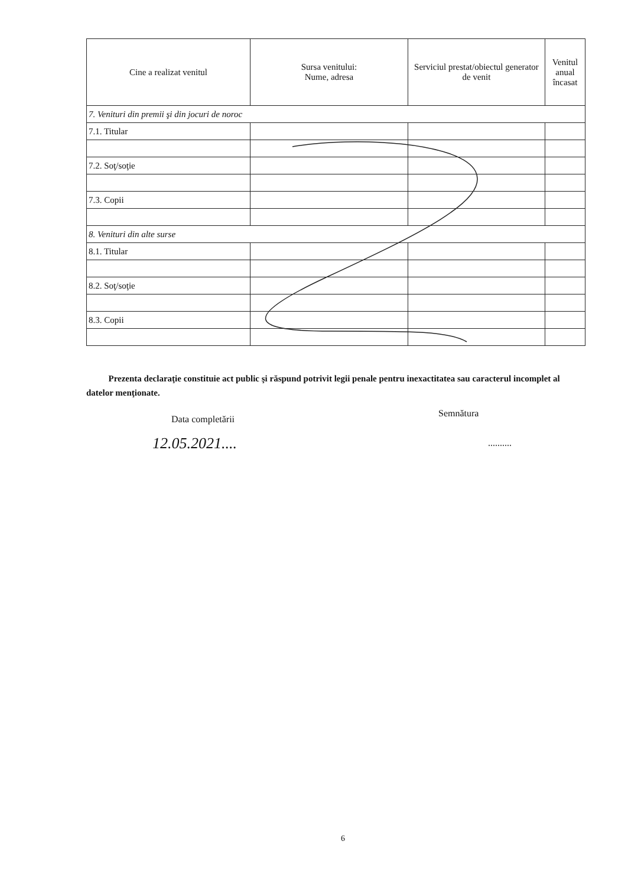| Cine a realizat venitul | Sursa venitului: Nume, adresa | Serviciul prestat/obiectul generator de venit | Venitul anual încasat |
| --- | --- | --- | --- |
| 7. Venituri din premii şi din jocuri de noroc | | | |
| 7.1. Titular | | | |
| 7.2. Soţ/soţie | | | |
| 7.3. Copii | | | |
| 8. Venituri din alte surse | | | |
| 8.1. Titular | | | |
| 8.2. Soţ/soţie | | | |
| 8.3. Copii | | | |
Prezenta declaraţie constituie act public şi răspund potrivit legii penale pentru inexactitatea sau caracterul incomplet al datelor menţionate.
Data completării
Semnătura
12.05.2021.... ..........
6